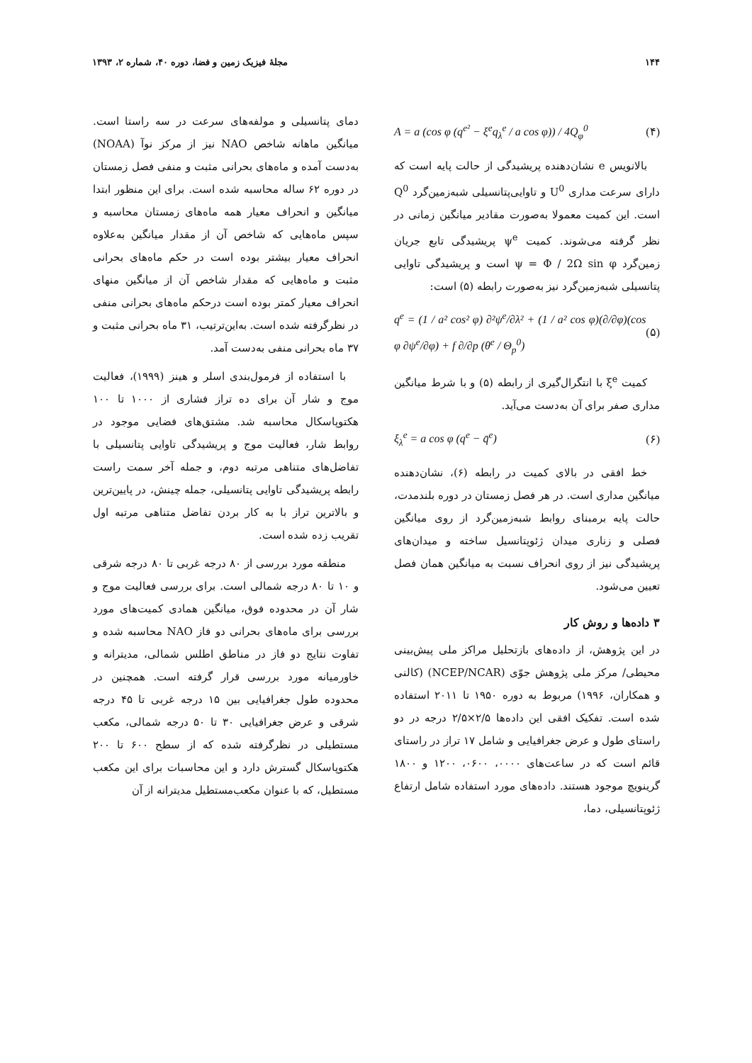۱۴۴ مجلهٔ فیزیک زمین و فضا، دوره ۴۰، شماره ۲، ۱۳۹۳
A = a (cos φ (q<sup>e²</sup> − ξ<sup>e</sup>q<sub>λ</sub><sup>e</sup> / a cos φ)) / 4Q<sub>φ</sub><sup>0</sup> (۴)
بالانویس e نشان‌دهنده پریشیدگی از حالت پایه است که دارای سرعت مداری U<sup>0</sup> و تاوایی‌پتانسیلی شبه‌زمین‌گرد Q<sup>0</sup> است. این کمیت معمولا به‌صورت مقادیر میانگین زمانی در نظر گرفته می‌شوند. کمیت ψ<sup>e</sup> پریشیدگی تابع جریان زمین‌گرد ψ = Φ / 2Ω sin φ است و پریشیدگی تاوایی پتانسیلی شبه‌زمین‌گرد نیز به‌صورت رابطه (۵) است:
q<sup>e</sup> = (1 / a² cos² φ) ∂²ψ<sup>e</sup>/∂λ² + (1 / a² cos φ)(∂/∂φ)(cos φ ∂ψ<sup>e</sup>/∂φ) + f ∂/∂p (θ<sup>e</sup> / Θ<sub>p</sub><sup>0</sup>) (۵)
کمیت ξ<sup>e</sup> با انتگرال‌گیری از رابطه (۵) و با شرط میانگین مداری صفر برای آن به‌دست می‌آید.
ξ<sub>λ</sub><sup>e</sup> = a cos φ (q<sup>e</sup> − q̄<sup>e</sup>) (۶)
خط افقی در بالای کمیت در رابطه (۶)، نشان‌دهنده میانگین مداری است. در هر فصل زمستان در دوره بلندمدت، حالت پایه برمبنای روابط شبه‌زمین‌گرد از روی میانگین فصلی و زناری میدان ژئوپتانسیل ساخته و میدان‌های پریشیدگی نیز از روی انحراف نسبت به میانگین همان فصل تعیین می‌شود.
۳ داده‌ها و روش کار
در این پژوهش، از داده‌های بازتحلیل مراکز ملی پیش‌بینی محیطی/ مرکز ملی پژوهش جوّی (NCEP/NCAR) (کالنی و همکاران، ۱۹۹۶) مربوط به دوره ۱۹۵۰ تا ۲۰۱۱ استفاده شده است. تفکیک افقی این داده‌ها ۲/۵×۲/۵ درجه در دو راستای طول و عرض جغرافیایی و شامل ۱۷ تراز در راستای قائم است که در ساعت‌های ۰۰۰۰، ۰۶۰۰، ۱۲۰۰ و ۱۸۰۰ گرینویچ موجود هستند. داده‌های مورد استفاده شامل ارتفاع ژئوپتانسیلی، دما،
دمای پتانسیلی و مولفه‌های سرعت در سه راستا است. میانگین ماهانه شاخص NAO نیز از مرکز نوآ (NOAA) به‌دست آمده و ماه‌های بحرانی مثبت و منفی فصل زمستان در دوره ۶۲ ساله محاسبه شده است. برای این منظور ابتدا میانگین و انحراف معیار همه ماه‌های زمستان محاسبه و سپس ماه‌هایی که شاخص آن از مقدار میانگین به‌علاوه انحراف معیار بیشتر بوده است در حکم ماه‌های بحرانی مثبت و ماه‌هایی که مقدار شاخص آن از میانگین منهای انحراف معیار کمتر بوده است درحکم ماه‌های بحرانی منفی در نظرگرفته شده است. به‌این‌ترتیب، ۳۱ ماه بحرانی مثبت و ۳۷ ماه بحرانی منفی به‌دست آمد.
با استفاده از فرمول‌بندی اسلر و هینز (۱۹۹۹)، فعالیت موج و شار آن برای ده تراز فشاری از ۱۰۰۰ تا ۱۰۰ هکتوپاسکال محاسبه شد. مشتق‌های فضایی موجود در روابط شار، فعالیت موج و پریشیدگی تاوایی پتانسیلی با تفاضل‌های متناهی مرتبه دوم، و جمله آخر سمت راست رابطه پریشیدگی تاوایی پتانسیلی، جمله چینش، در پایین‌ترین و بالاترین تراز با به کار بردن تفاضل متناهی مرتبه اول تقریب زده شده است.
منطقه مورد بررسی از ۸۰ درجه غربی تا ۸۰ درجه شرقی و ۱۰ تا ۸۰ درجه شمالی است. برای بررسی فعالیت موج و شار آن در محدوده فوق، میانگین همادی کمیت‌های مورد بررسی برای ماه‌های بحرانی دو فاز NAO محاسبه شده و تفاوت نتایج دو فاز در مناطق اطلس شمالی، مدیترانه و خاورمیانه مورد بررسی قرار گرفته است. همچنین در محدوده طول جغرافیایی بین ۱۵ درجه غربی تا ۴۵ درجه شرقی و عرض جغرافیایی ۳۰ تا ۵۰ درجه شمالی، مکعب مستطیلی در نظرگرفته شده که از سطح ۶۰۰ تا ۲۰۰ هکتوپاسکال گسترش دارد و این محاسبات برای این مکعب مستطیل، که با عنوان مکعب‌مستطیل مدیترانه از آن